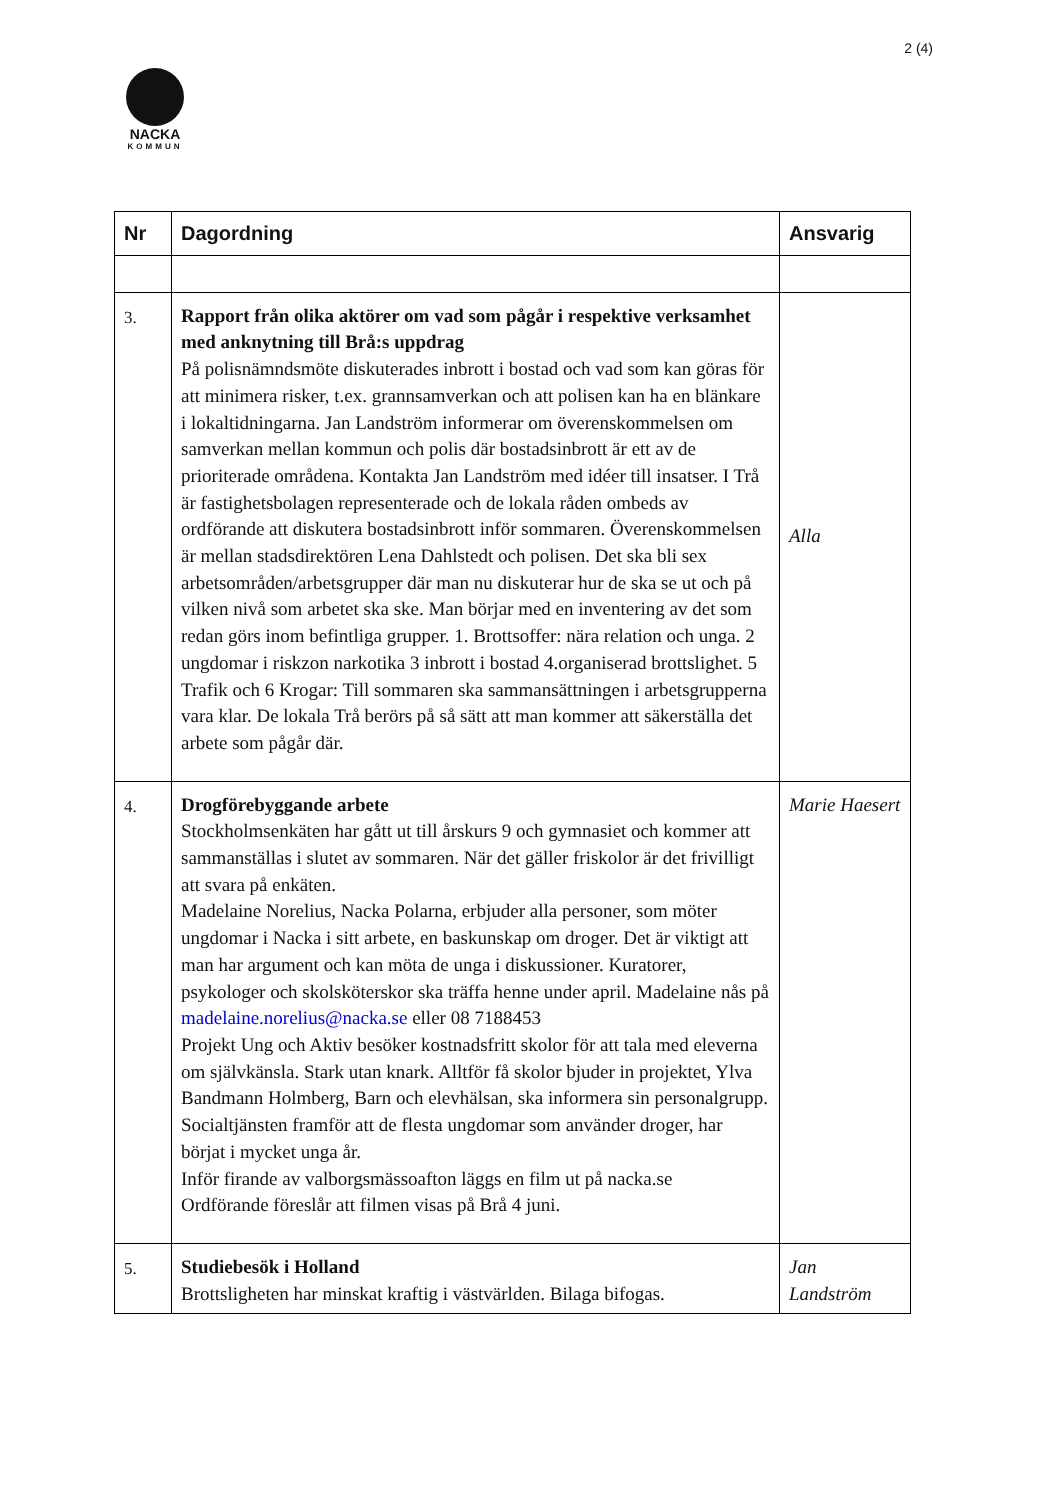2 (4)
NACKA
KOMMUN
| Nr | Dagordning | Ansvarig |
| --- | --- | --- |
| 3. | Rapport från olika aktörer om vad som pågår i respektive verksamhet med anknytning till Brå:s uppdrag På polisnämndsmöte diskuterades inbrott i bostad och vad som kan göras för att minimera risker, t.ex. grannsamverkan och att polisen kan ha en blänkare i lokaltidningarna. Jan Landström informerar om överenskommelsen om samverkan mellan kommun och polis där bostadsinbrott är ett av de prioriterade områdena. Kontakta Jan Landström med idéer till insatser. I Trå är fastighetsbolagen representerade och de lokala råden ombeds av ordförande att diskutera bostadsinbrott inför sommaren. Överenskommelsen är mellan stadsdirektören Lena Dahlstedt och polisen. Det ska bli sex arbetsområden/arbetsgrupper där man nu diskuterar hur de ska se ut och på vilken nivå som arbetet ska ske. Man börjar med en inventering av det som redan görs inom befintliga grupper. 1. Brottsoffer: nära relation och unga. 2 ungdomar i riskzon narkotika 3 inbrott i bostad 4.organiserad brottslighet. 5 Trafik och 6 Krogar: Till sommaren ska sammansättningen i arbetsgrupperna vara klar. De lokala Trå berörs på så sätt att man kommer att säkerställa det arbete som pågår där. | Alla |
| 4. | Drogförebyggande arbete Stockholmsenkäten har gått ut till årskurs 9 och gymnasiet och kommer att sammanställas i slutet av sommaren. När det gäller friskolor är det frivilligt att svara på enkäten. Madelaine Norelius, Nacka Polarna, erbjuder alla personer, som möter ungdomar i Nacka i sitt arbete, en baskunskap om droger. Det är viktigt att man har argument och kan möta de unga i diskussioner. Kuratorer, psykologer och skolsköterskor ska träffa henne under april. Madelaine nås på madelaine.norelius@nacka.se eller 08 7188453 Projekt Ung och Aktiv besöker kostnadsfritt skolor för att tala med eleverna om självkänsla. Stark utan knark. Alltför få skolor bjuder in projektet, Ylva Bandmann Holmberg, Barn och elevhälsan, ska informera sin personalgrupp. Socialtjänsten framför att de flesta ungdomar som använder droger, har börjat i mycket unga år. Inför firande av valborgsmässoafton läggs en film ut på nacka.se Ordförande föreslår att filmen visas på Brå 4 juni. | Marie Haesert |
| 5. | Studiebesök i Holland Brottsligheten har minskat kraftig i västvärlden. Bilaga bifogas. | Jan Landström |